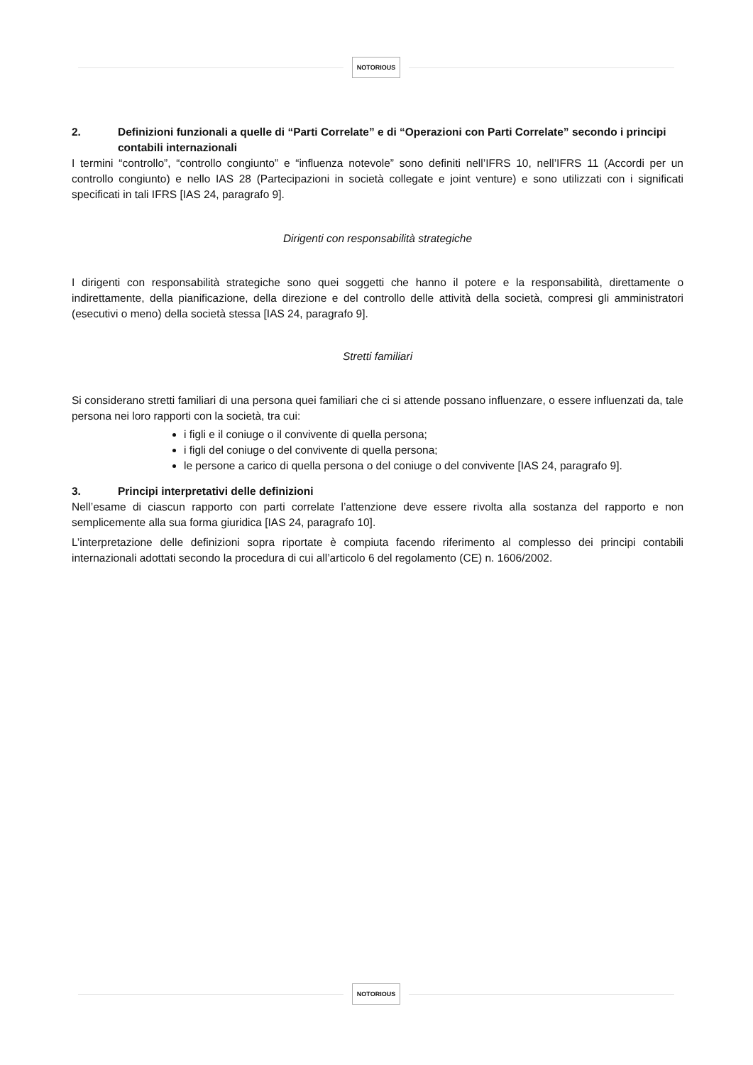NOTORIOUS
2. Definizioni funzionali a quelle di “Parti Correlate” e di “Operazioni con Parti Correlate” secondo i principi contabili internazionali
I termini “controllo”, “controllo congiunto” e “influenza notevole” sono definiti nell’IFRS 10, nell’IFRS 11 (Accordi per un controllo congiunto) e nello IAS 28 (Partecipazioni in società collegate e joint venture) e sono utilizzati con i significati specificati in tali IFRS [IAS 24, paragrafo 9].
Dirigenti con responsabilità strategiche
I dirigenti con responsabilità strategiche sono quei soggetti che hanno il potere e la responsabilità, direttamente o indirettamente, della pianificazione, della direzione e del controllo delle attività della società, compresi gli amministratori (esecutivi o meno) della società stessa [IAS 24, paragrafo 9].
Stretti familiari
Si considerano stretti familiari di una persona quei familiari che ci si attende possano influenzare, o essere influenzati da, tale persona nei loro rapporti con la società, tra cui:
i figli e il coniuge o il convivente di quella persona;
i figli del coniuge o del convivente di quella persona;
le persone a carico di quella persona o del coniuge o del convivente [IAS 24, paragrafo 9].
3. Principi interpretativi delle definizioni
Nell’esame di ciascun rapporto con parti correlate l’attenzione deve essere rivolta alla sostanza del rapporto e non semplicemente alla sua forma giuridica [IAS 24, paragrafo 10].
L’interpretazione delle definizioni sopra riportate è compiuta facendo riferimento al complesso dei principi contabili internazionali adottati secondo la procedura di cui all’articolo 6 del regolamento (CE) n. 1606/2002.
NOTORIOUS